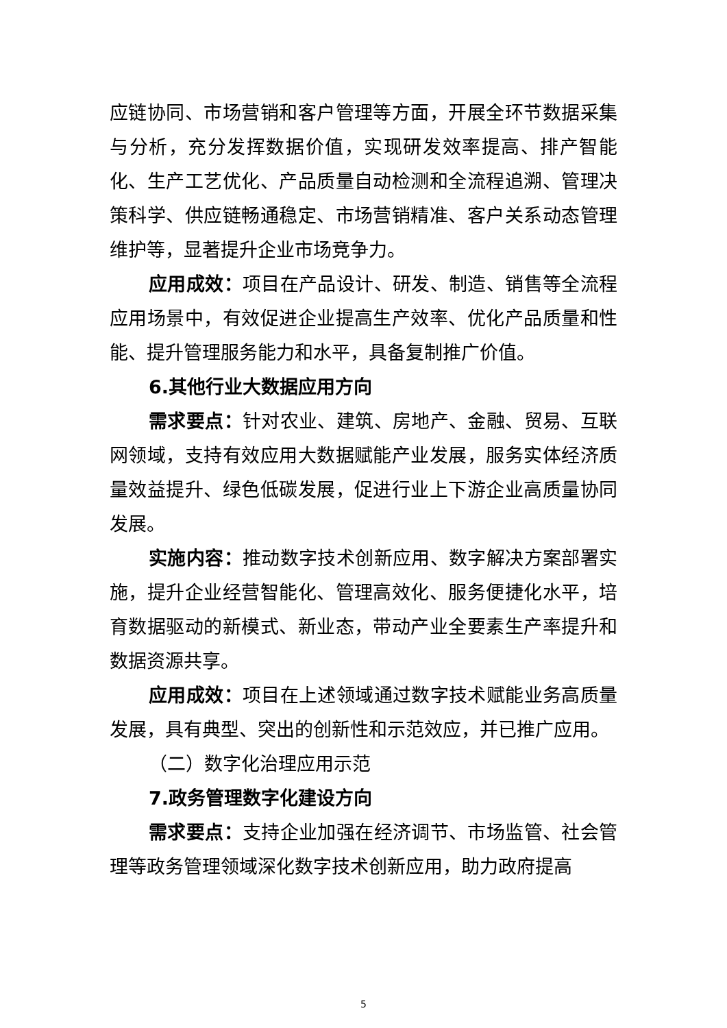应链协同、市场营销和客户管理等方面，开展全环节数据采集与分析，充分发挥数据价值，实现研发效率提高、排产智能化、生产工艺优化、产品质量自动检测和全流程追溯、管理决策科学、供应链畅通稳定、市场营销精准、客户关系动态管理维护等，显著提升企业市场竞争力。
应用成效：项目在产品设计、研发、制造、销售等全流程应用场景中，有效促进企业提高生产效率、优化产品质量和性能、提升管理服务能力和水平，具备复制推广价值。
6.其他行业大数据应用方向
需求要点：针对农业、建筑、房地产、金融、贸易、互联网领域，支持有效应用大数据赋能产业发展，服务实体经济质量效益提升、绿色低碳发展，促进行业上下游企业高质量协同发展。
实施内容：推动数字技术创新应用、数字解决方案部署实施，提升企业经营智能化、管理高效化、服务便捷化水平，培育数据驱动的新模式、新业态，带动产业全要素生产率提升和数据资源共享。
应用成效：项目在上述领域通过数字技术赋能业务高质量发展，具有典型、突出的创新性和示范效应，并已推广应用。
（二）数字化治理应用示范
7.政务管理数字化建设方向
需求要点：支持企业加强在经济调节、市场监管、社会管理等政务管理领域深化数字技术创新应用，助力政府提高
5